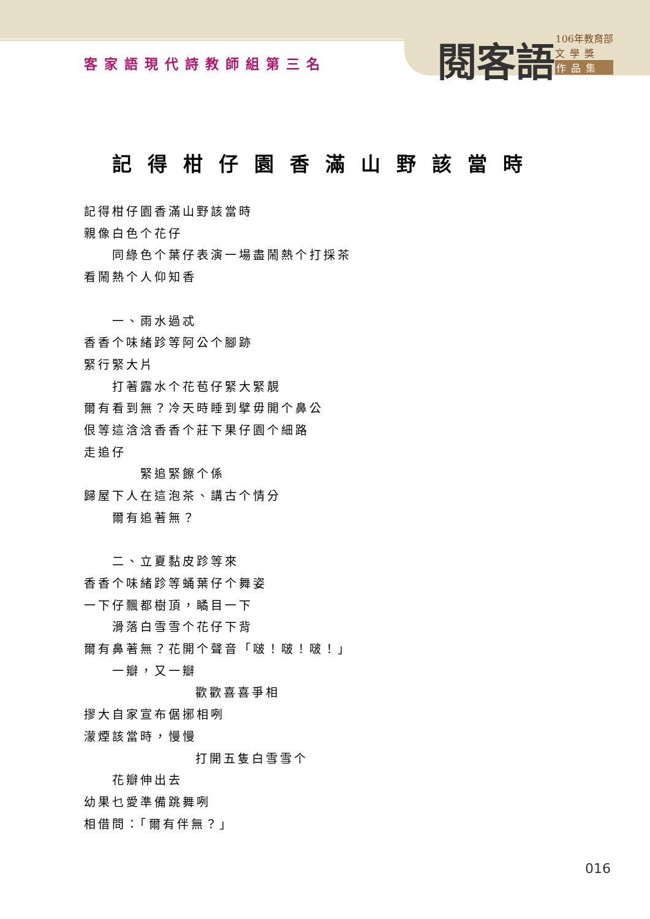客家語現代詩教師組第三名
閱客語
106年教育部
文學獎
作品集
記得柑仔園香滿山野該當時
記得柑仔園香滿山野該當時
親像白色个花仔
同綠色个葉仔表演一場盡鬧熱个打採茶
看鬧熱个人仰知香
一、雨水過忒
香香个味緒跈等阿公个腳跡
緊行緊大片
打著露水个花苞仔緊大緊靚
爾有看到無？冷天時睡到擘毋開个鼻公
佷等這浛浛香香个莊下果仔園个細路
走追仔
緊追緊𩟔个係
歸屋下人在這泡茶、講古个情分
爾有追著無？
二、立夏黏皮跈等來
香香个味緒跈等蛹葉仔个舞姿
一下仔飄都樹頂，瞲目一下
滑落白雪雪个花仔下背
爾有鼻著無？花開个聲音「啵！啵！啵！」
一瓣，又一瓣
歡歡喜喜爭相
摎大自家宣布倨捓相咧
濛煙該當時，慢慢
打開五隻白雪雪个
花瓣伸出去
幼果乜愛準備跳舞咧
相借問：「爾有伴無？」
016